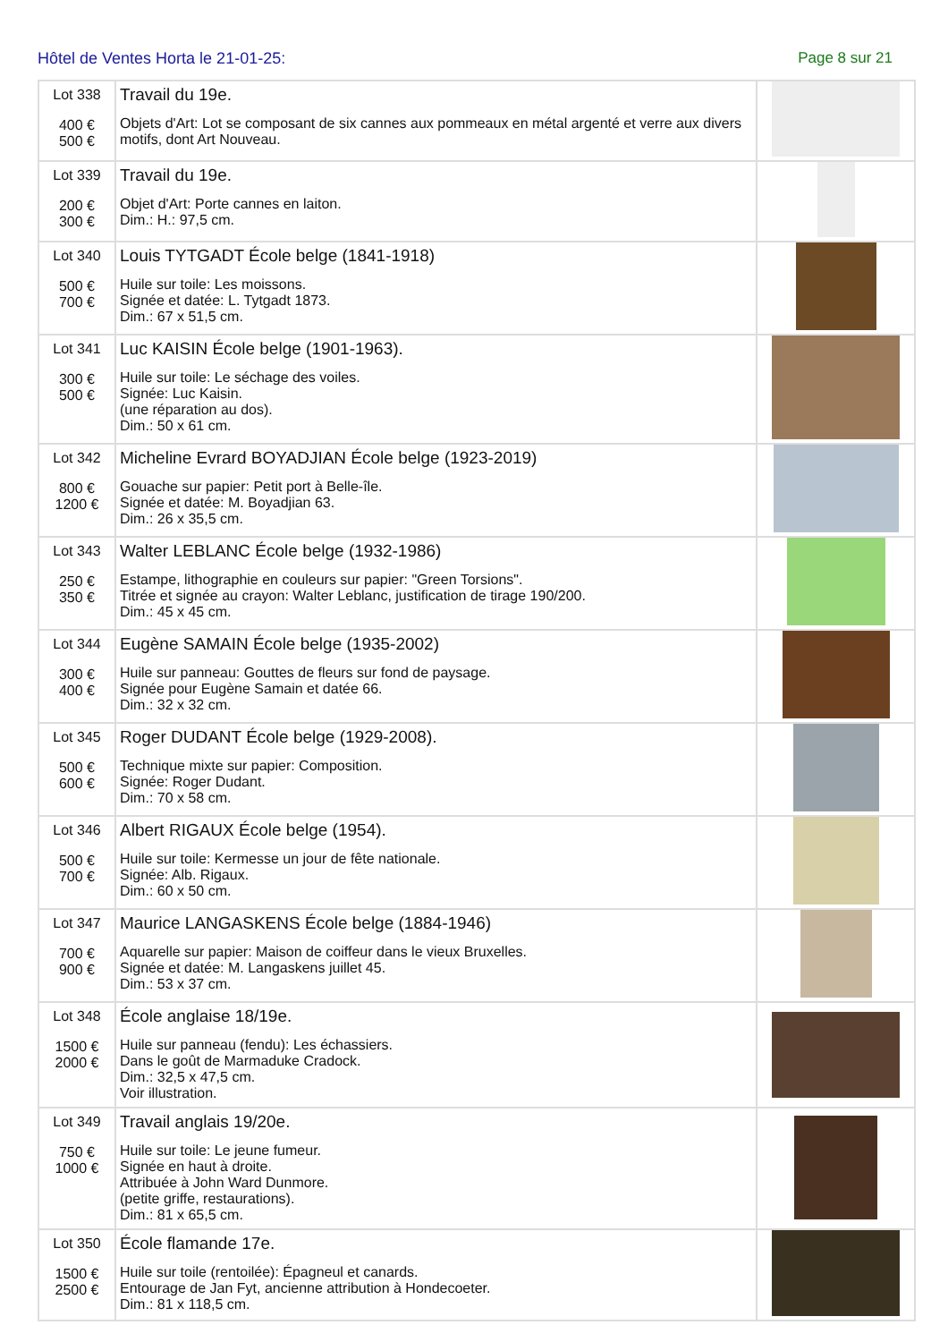Hôtel de Ventes Horta le 21-01-25:
Page 8 sur 21
| Lot 338 400 € 500 € | Travail du 19e. Objets d'Art: Lot se composant de six cannes aux pommeaux en métal argenté et verre aux divers motifs, dont Art Nouveau. | |
| Lot 339 200 € 300 € | Travail du 19e. Objet d'Art: Porte cannes en laiton. Dim.: H.: 97,5 cm. | |
| Lot 340 500 € 700 € | Louis TYTGADT École belge (1841-1918) Huile sur toile: Les moissons. Signée et datée: L. Tytgadt 1873. Dim.: 67 x 51,5 cm. | |
| Lot 341 300 € 500 € | Luc KAISIN École belge (1901-1963). Huile sur toile: Le séchage des voiles. Signée: Luc Kaisin. (une réparation au dos). Dim.: 50 x 61 cm. | |
| Lot 342 800 € 1200 € | Micheline Evrard BOYADJIAN École belge (1923-2019) Gouache sur papier: Petit port à Belle-île. Signée et datée: M. Boyadjian 63. Dim.: 26 x 35,5 cm. | |
| Lot 343 250 € 350 € | Walter LEBLANC École belge (1932-1986) Estampe, lithographie en couleurs sur papier: "Green Torsions". Titrée et signée au crayon: Walter Leblanc, justification de tirage 190/200. Dim.: 45 x 45 cm. | |
| Lot 344 300 € 400 € | Eugène SAMAIN École belge (1935-2002) Huile sur panneau: Gouttes de fleurs sur fond de paysage. Signée pour Eugène Samain et datée 66. Dim.: 32 x 32 cm. | |
| Lot 345 500 € 600 € | Roger DUDANT École belge (1929-2008). Technique mixte sur papier: Composition. Signée: Roger Dudant. Dim.: 70 x 58 cm. | |
| Lot 346 500 € 700 € | Albert RIGAUX École belge (1954). Huile sur toile: Kermesse un jour de fête nationale. Signée: Alb. Rigaux. Dim.: 60 x 50 cm. | |
| Lot 347 700 € 900 € | Maurice LANGASKENS École belge (1884-1946) Aquarelle sur papier: Maison de coiffeur dans le vieux Bruxelles. Signée et datée: M. Langaskens juillet 45. Dim.: 53 x 37 cm. | |
| Lot 348 1500 € 2000 € | École anglaise 18/19e. Huile sur panneau (fendu): Les échassiers. Dans le goût de Marmaduke Cradock. Dim.: 32,5 x 47,5 cm. Voir illustration. | |
| Lot 349 750 € 1000 € | Travail anglais 19/20e. Huile sur toile: Le jeune fumeur. Signée en haut à droite. Attribuée à John Ward Dunmore. (petite griffe, restaurations). Dim.: 81 x 65,5 cm. | |
| Lot 350 1500 € 2500 € | École flamande 17e. Huile sur toile (rentoilée): Épagneul et canards. Entourage de Jan Fyt, ancienne attribution à Hondecoeter. Dim.: 81 x 118,5 cm. | |